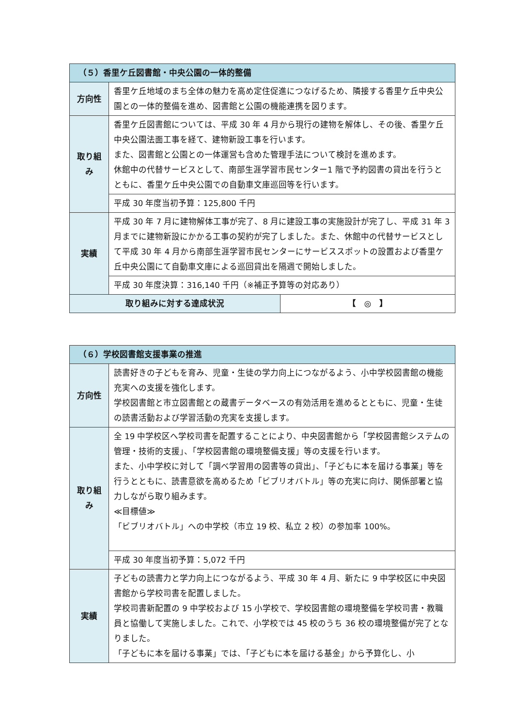| （５）香里ケ丘図書館・中央公園の一体的整備 | | |
| --- | --- | --- |
| 方向性 | 香里ケ丘地域のまち全体の魅力を高め定住促進につなげるため、隣接する香里ケ丘中央公園との一体的整備を進め、図書館と公園の機能連携を図ります。 | |
| 取り組み | 香里ケ丘図書館については、平成 30 年 4 月から現行の建物を解体し、その後、香里ケ丘中央公園法面工事を経て、建物新設工事を行います。 また、図書館と公園との一体運営も含めた管理手法について検討を進めます。 休館中の代替サービスとして、南部生涯学習市民センター1 階で予約図書の貸出を行うとともに、香里ケ丘中央公園での自動車文庫巡回等を行います。 | |
| | 平成 30 年度当初予算：125,800 千円 | |
| 実績 | 平成 30 年 7 月に建物解体工事が完了、8 月に建設工事の実施設計が完了し、平成 31 年 3 月までに建物新設にかかる工事の契約が完了しました。また、休館中の代替サービスとして平成 30 年 4 月から南部生涯学習市民センターにサービススポットの設置および香里ケ丘中央公園にて自動車文庫による巡回貸出を隔週で開始しました。 | |
| | 平成 30 年度決算：316,140 千円（※補正予算等の対応あり） | |
| 取り組みに対する達成状況 | | 【 ◎ 】 |
| （６）学校図書館支援事業の推進 | |
| --- | --- |
| 方向性 | 読書好きの子どもを育み、児童・生徒の学力向上につながるよう、小中学校図書館の機能充実への支援を強化します。 学校図書館と市立図書館との蔵書データベースの有効活用を進めるとともに、児童・生徒の読書活動および学習活動の充実を支援します。 |
| 取り組み | 全 19 中学校区へ学校司書を配置することにより、中央図書館から「学校図書館システムの管理・技術的支援」、「学校図書館の環境整備支援」等の支援を行います。 また、小中学校に対して「調べ学習用の図書等の貸出」、「子どもに本を届ける事業」等を行うとともに、読書意欲を高めるため「ビブリオバトル」等の充実に向け、関係部署と協力しながら取り組みます。 ≪目標値≫ 「ビブリオバトル」への中学校（市立 19 校、私立 2 校）の参加率 100%。 |
| | 平成 30 年度当初予算：5,072 千円 |
| 実績 | 子どもの読書力と学力向上につながるよう、平成 30 年 4 月、新たに 9 中学校区に中央図書館から学校司書を配置しました。 学校司書新配置の 9 中学校および 15 小学校で、学校図書館の環境整備を学校司書・教職員と協働して実施しました。これで、小学校では 45 校のうち 36 校の環境整備が完了となりました。 「子どもに本を届ける事業」では、「子どもに本を届ける基金」から予算化し、小 |